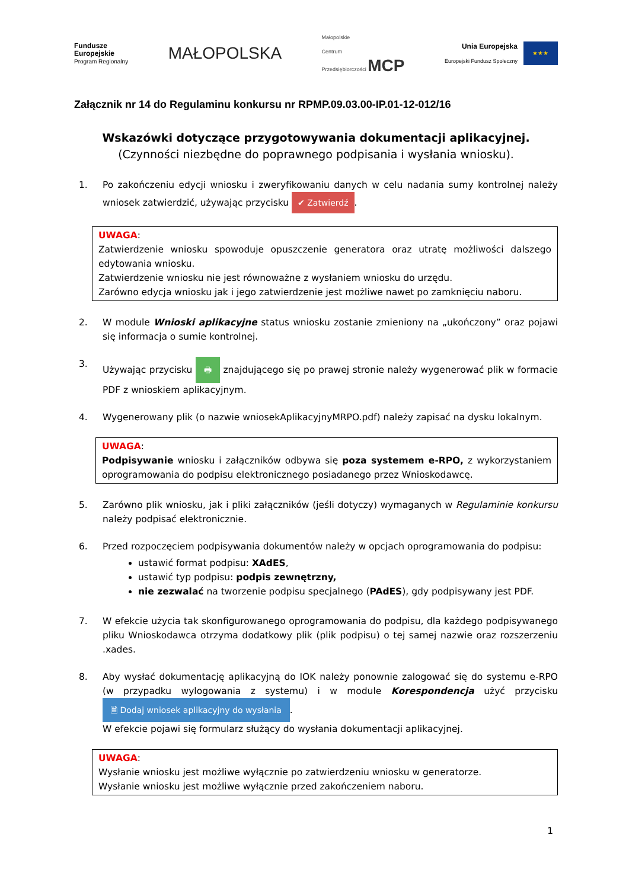Fundusze
Europejskie
Program Regionalny
MAŁOPOLSKA
Małopolskie
Centrum
Przedsiębiorczości MCP
Unia Europejska
Europejski Fundusz Społeczny
★★★
Załącznik nr 14 do Regulaminu konkursu nr RPMP.09.03.00-IP.01-12-012/16
Wskazówki dotyczące przygotowywania dokumentacji aplikacyjnej.
(Czynności niezbędne do poprawnego podpisania i wysłania wniosku).
1. Po zakończeniu edycji wniosku i zweryfikowaniu danych w celu nadania sumy kontrolnej należy wniosek zatwierdzić, używając przycisku ✔ Zatwierdź.
UWAGA:
Zatwierdzenie wniosku spowoduje opuszczenie generatora oraz utratę możliwości dalszego edytowania wniosku.
Zatwierdzenie wniosku nie jest równoważne z wysłaniem wniosku do urzędu.
Zarówno edycja wniosku jak i jego zatwierdzenie jest możliwe nawet po zamknięciu naboru.
2. W module Wnioski aplikacyjne status wniosku zostanie zmieniony na „ukończony” oraz pojawi się informacja o sumie kontrolnej.
3. Używając przycisku 🖶 znajdującego się po prawej stronie należy wygenerować plik w formacie PDF z wnioskiem aplikacyjnym.
4. Wygenerowany plik (o nazwie wniosekAplikacyjnyMRPO.pdf) należy zapisać na dysku lokalnym.
UWAGA:
Podpisywanie wniosku i załączników odbywa się poza systemem e-RPO, z wykorzystaniem oprogramowania do podpisu elektronicznego posiadanego przez Wnioskodawcę.
5. Zarówno plik wniosku, jak i pliki załączników (jeśli dotyczy) wymaganych w Regulaminie konkursu należy podpisać elektronicznie.
6. Przed rozpoczęciem podpisywania dokumentów należy w opcjach oprogramowania do podpisu:
ustawić format podpisu: XAdES,
ustawić typ podpisu: podpis zewnętrzny,
nie zezwalać na tworzenie podpisu specjalnego (PAdES), gdy podpisywany jest PDF.
7. W efekcie użycia tak skonfigurowanego oprogramowania do podpisu, dla każdego podpisywanego pliku Wnioskodawca otrzyma dodatkowy plik (plik podpisu) o tej samej nazwie oraz rozszerzeniu .xades.
8. Aby wysłać dokumentację aplikacyjną do IOK należy ponownie zalogować się do systemu e-RPO (w przypadku wylogowania z systemu) i w module Korespondencja użyć przycisku 🗎 Dodaj wniosek aplikacyjny do wysłania.
W efekcie pojawi się formularz służący do wysłania dokumentacji aplikacyjnej.
UWAGA:
Wysłanie wniosku jest możliwe wyłącznie po zatwierdzeniu wniosku w generatorze.
Wysłanie wniosku jest możliwe wyłącznie przed zakończeniem naboru.
1